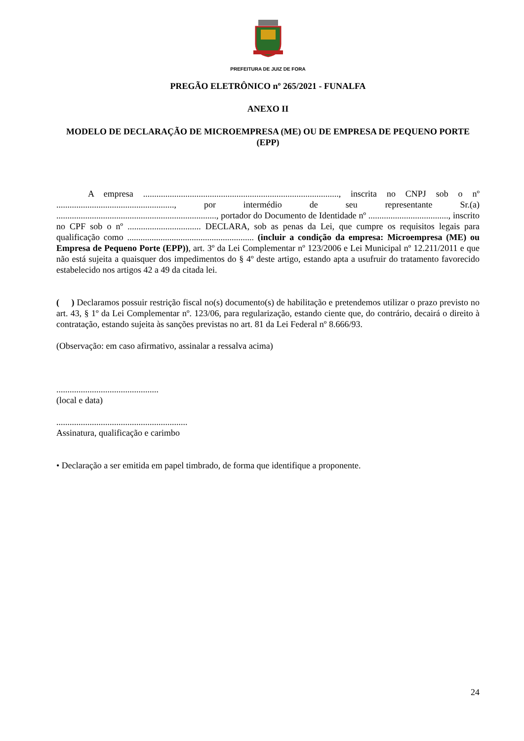PREFEITURA DE JUIZ DE FORA
PREGÃO ELETRÔNICO nº 265/2021 - FUNALFA
ANEXO II
MODELO DE DECLARAÇÃO DE MICROEMPRESA (ME) OU DE EMPRESA DE PEQUENO PORTE (EPP)
A empresa ........................................................................................, inscrita no CNPJ sob o nº ....................................................., por intermédio de seu representante Sr.(a) ........................................................................, portador do Documento de Identidade nº ...................................., inscrito no CPF sob o nº ................................. DECLARA, sob as penas da Lei, que cumpre os requisitos legais para qualificação como ......................................................... (incluir a condição da empresa: Microempresa (ME) ou Empresa de Pequeno Porte (EPP)), art. 3º da Lei Complementar nº 123/2006 e Lei Municipal nº 12.211/2011 e que não está sujeita a quaisquer dos impedimentos do § 4º deste artigo, estando apta a usufruir do tratamento favorecido estabelecido nos artigos 42 a 49 da citada lei.
( ) Declaramos possuir restrição fiscal no(s) documento(s) de habilitação e pretendemos utilizar o prazo previsto no art. 43, § 1º da Lei Complementar nº. 123/06, para regularização, estando ciente que, do contrário, decairá o direito à contratação, estando sujeita às sanções previstas no art. 81 da Lei Federal nº 8.666/93.
(Observação: em caso afirmativo, assinalar a ressalva acima)
..............................................
(local e data)
...........................................................
Assinatura, qualificação e carimbo
• Declaração a ser emitida em papel timbrado, de forma que identifique a proponente.
24